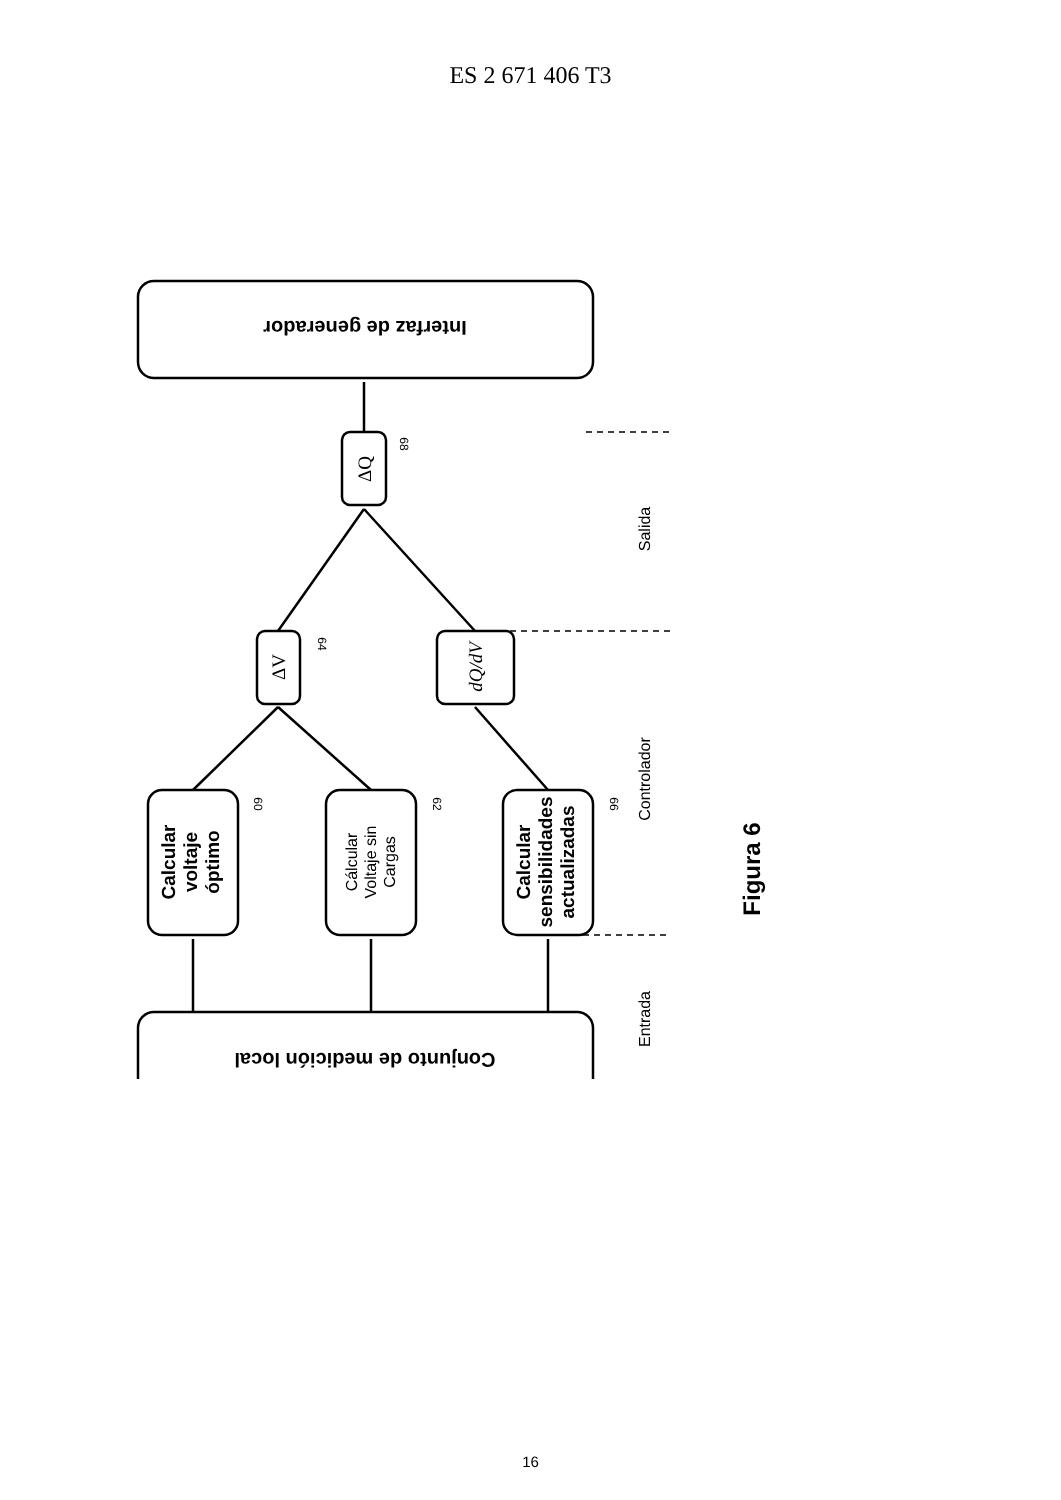ES 2 671 406 T3
Interfaz de generador
Conjunto de medición local
Calcular voltaje óptimo
Cálcular Voltaje sin Cargas
Calcular sensibilidades actualizadas
ΔV
ΔQ
dQ/dV
Salida
Controlador
Entrada
Figura 6
60
62
66
64
68
16